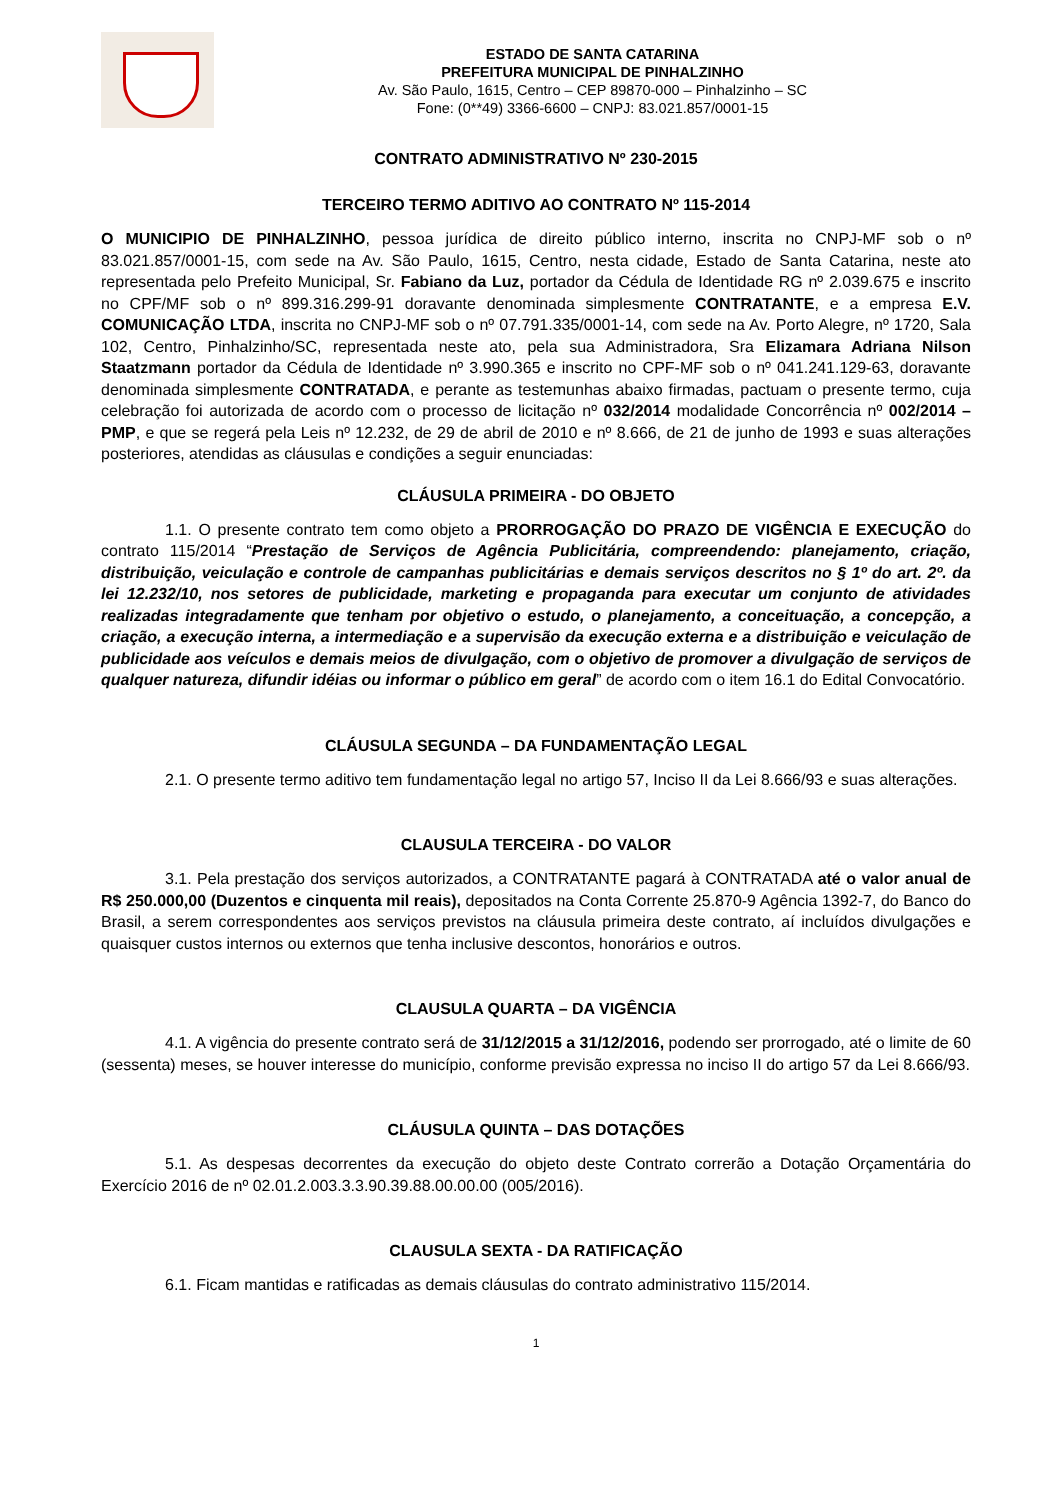ESTADO DE SANTA CATARINA
PREFEITURA MUNICIPAL DE PINHALZINHO
Av. São Paulo, 1615, Centro – CEP 89870-000 – Pinhalzinho – SC
Fone: (0**49) 3366-6600 – CNPJ: 83.021.857/0001-15
CONTRATO ADMINISTRATIVO Nº 230-2015
TERCEIRO TERMO ADITIVO AO CONTRATO Nº 115-2014
O MUNICIPIO DE PINHALZINHO, pessoa jurídica de direito público interno, inscrita no CNPJ-MF sob o nº 83.021.857/0001-15, com sede na Av. São Paulo, 1615, Centro, nesta cidade, Estado de Santa Catarina, neste ato representada pelo Prefeito Municipal, Sr. Fabiano da Luz, portador da Cédula de Identidade RG nº 2.039.675 e inscrito no CPF/MF sob o nº 899.316.299-91 doravante denominada simplesmente CONTRATANTE, e a empresa E.V. COMUNICAÇÃO LTDA, inscrita no CNPJ-MF sob o nº 07.791.335/0001-14, com sede na Av. Porto Alegre, nº 1720, Sala 102, Centro, Pinhalzinho/SC, representada neste ato, pela sua Administradora, Sra Elizamara Adriana Nilson Staatzmann portador da Cédula de Identidade nº 3.990.365 e inscrito no CPF-MF sob o nº 041.241.129-63, doravante denominada simplesmente CONTRATADA, e perante as testemunhas abaixo firmadas, pactuam o presente termo, cuja celebração foi autorizada de acordo com o processo de licitação nº 032/2014 modalidade Concorrência nº 002/2014 – PMP, e que se regerá pela Leis nº 12.232, de 29 de abril de 2010 e nº 8.666, de 21 de junho de 1993 e suas alterações posteriores, atendidas as cláusulas e condições a seguir enunciadas:
CLÁUSULA PRIMEIRA - DO OBJETO
1.1. O presente contrato tem como objeto a PRORROGAÇÃO DO PRAZO DE VIGÊNCIA E EXECUÇÃO do contrato 115/2014 “Prestação de Serviços de Agência Publicitária, compreendendo: planejamento, criação, distribuição, veiculação e controle de campanhas publicitárias e demais serviços descritos no § 1º do art. 2º. da lei 12.232/10, nos setores de publicidade, marketing e propaganda para executar um conjunto de atividades realizadas integradamente que tenham por objetivo o estudo, o planejamento, a conceituação, a concepção, a criação, a execução interna, a intermediação e a supervisão da execução externa e a distribuição e veiculação de publicidade aos veículos e demais meios de divulgação, com o objetivo de promover a divulgação de serviços de qualquer natureza, difundir idéias ou informar o público em geral” de acordo com o item 16.1 do Edital Convocatório.
CLÁUSULA SEGUNDA – DA FUNDAMENTAÇÃO LEGAL
2.1. O presente termo aditivo tem fundamentação legal no artigo 57, Inciso II da Lei 8.666/93 e suas alterações.
CLAUSULA TERCEIRA - DO VALOR
3.1. Pela prestação dos serviços autorizados, a CONTRATANTE pagará à CONTRATADA até o valor anual de R$ 250.000,00 (Duzentos e cinquenta mil reais), depositados na Conta Corrente 25.870-9 Agência 1392-7, do Banco do Brasil, a serem correspondentes aos serviços previstos na cláusula primeira deste contrato, aí incluídos divulgações e quaisquer custos internos ou externos que tenha inclusive descontos, honorários e outros.
CLAUSULA QUARTA – DA VIGÊNCIA
4.1. A vigência do presente contrato será de 31/12/2015 a 31/12/2016, podendo ser prorrogado, até o limite de 60 (sessenta) meses, se houver interesse do município, conforme previsão expressa no inciso II do artigo 57 da Lei 8.666/93.
CLÁUSULA QUINTA – DAS DOTAÇÕES
5.1. As despesas decorrentes da execução do objeto deste Contrato correrão a Dotação Orçamentária do Exercício 2016 de nº 02.01.2.003.3.3.90.39.88.00.00.00 (005/2016).
CLAUSULA SEXTA - DA RATIFICAÇÃO
6.1. Ficam mantidas e ratificadas as demais cláusulas do contrato administrativo 115/2014.
1